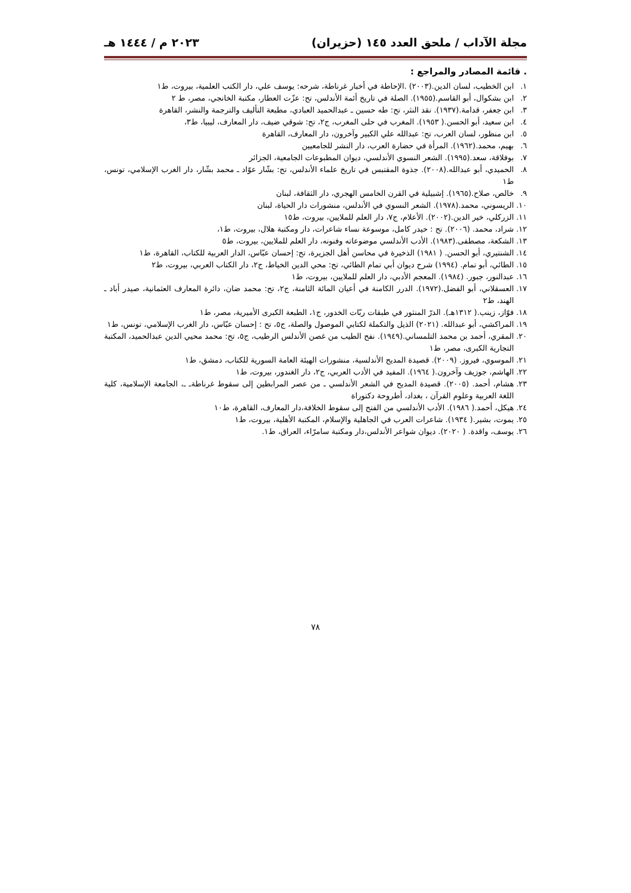مجلة الآداب / ملحق العدد ١٤٥ (حزيران) ٢٠٢٣ م / ١٤٤٤ هـ
. قائمة المصادر والمراجع :
١. ابن الخطيب، لسان الدين.(٢٠٠٣) .الإحاطة في أخبار غرناطة، شرحه: يوسف علي، دار الكتب العلمية، بيروت، ط١
٢. ابن بشكوال، أبو القاسم.(١٩٥٥). الصلة في تاريخ أئمة الأندلس، تح: عزّت العطار، مكتبة الخانجي، مصر، ط ٢
٣. ابن جعفر، قدامة.(١٩٣٧). نقد النثر، تح: طه حسين ـ عبدالحميد العبادي، مطبعة التأليف والترجمة والنشر، القاهرة
٤. ابن سعيد، أبو الحسن.( ١٩٥٣). المغرب في حلى المغرب، ج٢، تح: شوقي ضيف، دار المعارف، ليبيا، ط٣،
٥. ابن منظور، لسان العرب، تح: عبدالله علي الكبير وآخرون، دار المعارف، القاهرة
٦. بهيم، محمد.(١٩٦٢). المرأة في حضارة العرب، دار النشر للجامعيين
٧. بوفلاقة، سعد.(١٩٩٥). الشعر النسوي الأندلسي، ديوان المطبوعات الجامعية، الجزائر
٨. الحميدي، أبو عبدالله.(٢٠٠٨). جذوة المقتبس في تاريخ علماء الأندلس، تح: بشّار عوّاد ـ محمد بشّار، دار الغرب الإسلامي، تونس، ط١
٩. خالص، صلاح.(١٩٦٥). إشبيلية في القرن الخامس الهجري، دار الثقافة، لبنان
١٠. الريسوني، محمد.(١٩٧٨). الشعر النسوي في الأندلس، منشورات دار الحياة، لبنان
١١. الزركلي، خير الدين.(٢٠٠٢). الأعلام، ج٧، دار العلم للملايين، بيروت، ط١٥
١٢. شراد، محمد. (٢٠٠٦). تح : حيدر كامل، موسوعة نساء شاعرات، دار ومكتبة هلال، بيروت، ط١،
١٣. الشكعة، مصطفى.(١٩٨٣). الأدب الأندلسي موضوعاته وفنونه، دار العلم للملايين، بيروت، ط٥
١٤. الشنتيري، أبو الحسن. ( ١٩٨١) الذخيرة في محاسن أهل الجزيرة، تح: إحسان عبّاس، الدار العربية للكتاب، القاهرة، ط١
١٥. الطائي، أبو تمام. (١٩٩٤) شرح ديوان أبي تمام الطائي، تح: محي الدين الخياط، ج٢، دار الكتاب العربي، بيروت، ط٢
١٦. عبدالنور، جبور. (١٩٨٤). المعجم الأدبي، دار العلم للملايين، بيروت، ط١
١٧. العسقلاني، أبو الفضل.(١٩٧٢). الدرر الكامنة في أعيان المائة الثامنة، ج٢، تح: محمد ضان، دائرة المعارف العثمانية، صيدر أباد ـ الهند، ط٢
١٨. فوّاز، زينب.( ١٣١٢هـ). الدرّ المنثور في طبقات ربّات الخدور، ج١، الطبعة الكبرى الأميرية، مصر، ط١
١٩. المراكشي، أبو عبدالله. (٢٠٢١) الذيل والتكملة لكتابي الموصول والصلة، ج٥، تح : إحسان عبّاس، دار الغرب الإسلامي، تونس، ط١
٢٠. المقري، أحمد بن محمد التلمساني.(١٩٤٩). نفح الطيب من غصن الأندلس الرطيب، ج٥، تح: محمد محيي الدين عبدالحميد، المكتبة التجارية الكبرى، مصر، ط١
٢١. الموسوي، فيروز. (٢٠٠٩). قصيدة المديح الأندلسية، منشورات الهيئة العامة السورية للكتاب، دمشق، ط١
٢٢. الهاشم، جوزيف وآخرون.( ١٩٦٤). المفيد في الأدب العربي، ج٢، دار الغندور، بيروت، ط١
٢٣. هشام، أحمد. (٢٠٠٥). قصيدة المديح في الشعر الأندلسي ـ من عصر المرابطين إلى سقوط غرناطةـ ـ، الجامعة الإسلامية، كلية اللغة العربية وعلوم القرآن ، بغداد، أطروحة دكتوراة
٢٤. هيكل، أحمد.( ١٩٨٦). الأدب الأندلسي من الفتح إلى سقوط الخلافة،دار المعارف، القاهرة، ط١٠
٢٥. يموت، بشير.( ١٩٣٤). شاعرات العرب في الجاهلية والإسلام، المكتبة الأهلية، بيروت، ط١
٢٦. يوسف، واقدة. ( ٢٠٢٠). ديوان شواعر الأندلس،دار ومكتبة سامرّاء، العراق، ط١.
٧٨